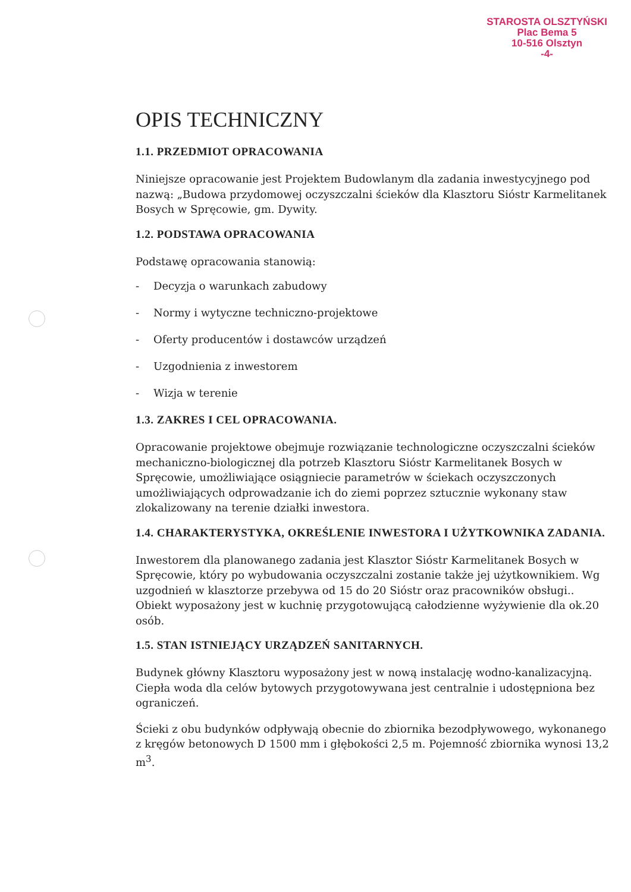STAROSTA OLSZTYŃSKI
Plac Bema 5
10-516 Olsztyn
-4-
OPIS TECHNICZNY
1.1. PRZEDMIOT OPRACOWANIA
Niniejsze opracowanie jest Projektem Budowlanym dla zadania inwestycyjnego pod nazwą: „Budowa przydomowej oczyszczalni ścieków dla Klasztoru Sióstr Karmelitanek Bosych w Spręcowie, gm. Dywity.
1.2. PODSTAWA OPRACOWANIA
Podstawę opracowania stanowią:
- Decyzja o warunkach zabudowy
- Normy i wytyczne techniczno-projektowe
- Oferty producentów i dostawców urządzeń
- Uzgodnienia z inwestorem
- Wizja w terenie
1.3. ZAKRES I CEL OPRACOWANIA.
Opracowanie projektowe obejmuje rozwiązanie technologiczne oczyszczalni ścieków mechaniczno-biologicznej dla potrzeb Klasztoru Sióstr Karmelitanek Bosych w Spręcowie, umożliwiające osiągniecie parametrów w ściekach oczyszczonych umożliwiających odprowadzanie ich do ziemi poprzez sztucznie wykonany staw zlokalizowany na terenie działki inwestora.
1.4. CHARAKTERYSTYKA, OKREŚLENIE INWESTORA I UŻYTKOWNIKA ZADANIA.
Inwestorem dla planowanego zadania jest Klasztor Sióstr Karmelitanek Bosych w Spręcowie, który po wybudowania oczyszczalni zostanie także jej użytkownikiem. Wg uzgodnień w klasztorze przebywa od 15 do 20 Sióstr oraz pracowników obsługi.. Obiekt wyposażony jest w kuchnię przygotowującą całodzienne wyżywienie dla ok.20 osób.
1.5. STAN ISTNIEJĄCY URZĄDZEŃ SANITARNYCH.
Budynek główny Klasztoru wyposażony jest w nową instalację wodno-kanalizacyjną. Ciepła woda dla celów bytowych przygotowywana jest centralnie i udostępniona bez ograniczeń.
Ścieki z obu budynków odpływają obecnie do zbiornika bezodpływowego, wykonanego z kręgów betonowych D 1500 mm i głębokości 2,5 m. Pojemność zbiornika wynosi 13,2 m<sup>3</sup>.